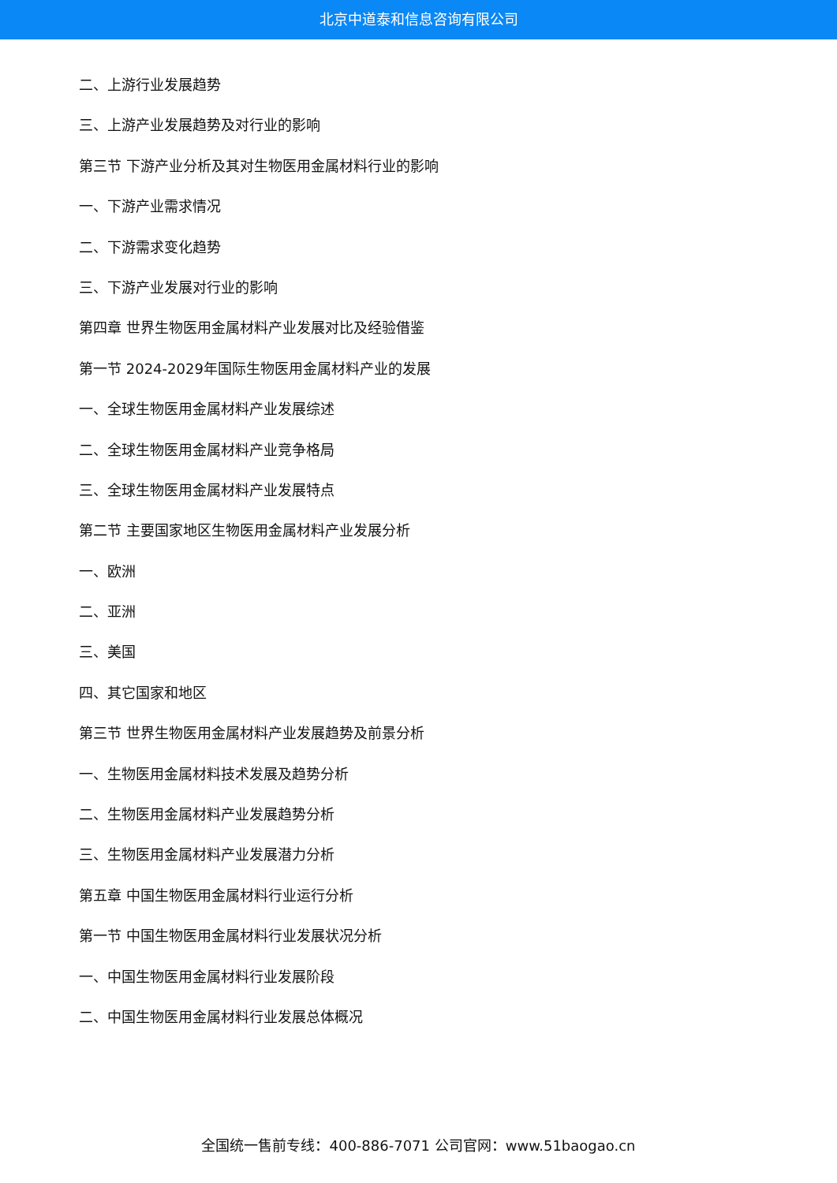北京中道泰和信息咨询有限公司
二、上游行业发展趋势
三、上游产业发展趋势及对行业的影响
第三节 下游产业分析及其对生物医用金属材料行业的影响
一、下游产业需求情况
二、下游需求变化趋势
三、下游产业发展对行业的影响
第四章 世界生物医用金属材料产业发展对比及经验借鉴
第一节 2024-2029年国际生物医用金属材料产业的发展
一、全球生物医用金属材料产业发展综述
二、全球生物医用金属材料产业竞争格局
三、全球生物医用金属材料产业发展特点
第二节 主要国家地区生物医用金属材料产业发展分析
一、欧洲
二、亚洲
三、美国
四、其它国家和地区
第三节 世界生物医用金属材料产业发展趋势及前景分析
一、生物医用金属材料技术发展及趋势分析
二、生物医用金属材料产业发展趋势分析
三、生物医用金属材料产业发展潜力分析
第五章 中国生物医用金属材料行业运行分析
第一节 中国生物医用金属材料行业发展状况分析
一、中国生物医用金属材料行业发展阶段
二、中国生物医用金属材料行业发展总体概况
全国统一售前专线：400-886-7071 公司官网：www.51baogao.cn